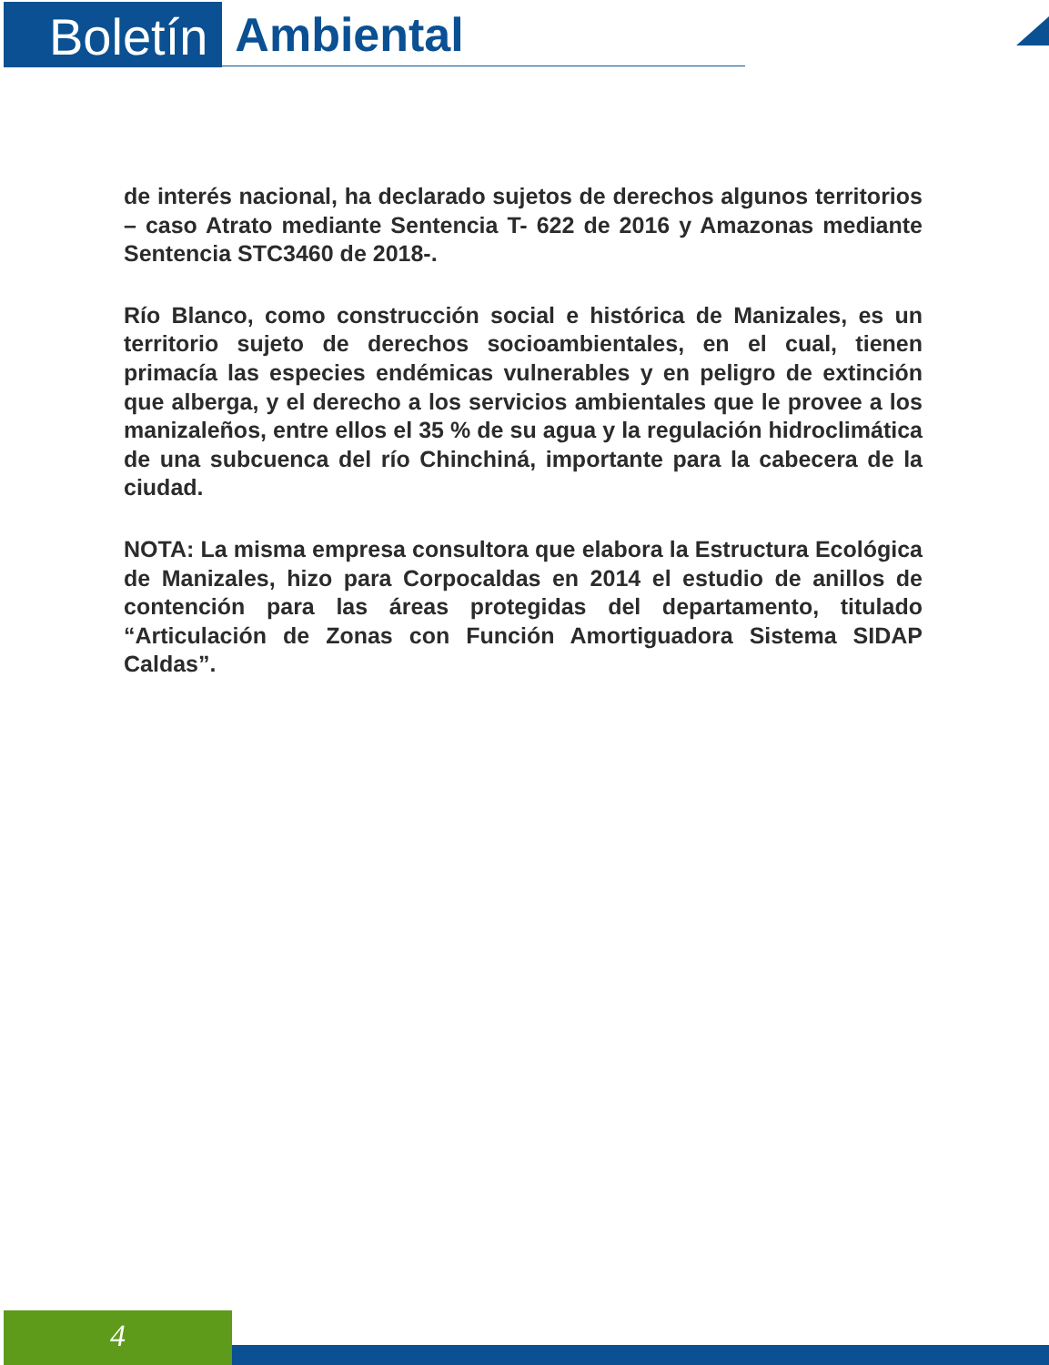Boletín
Ambiental
de interés nacional, ha declarado sujetos de derechos algunos territorios – caso Atrato mediante Sentencia T- 622 de 2016 y Amazonas mediante Sentencia STC3460 de 2018-.
Río Blanco, como construcción social e histórica de Manizales, es un territorio sujeto de derechos socioambientales, en el cual, tienen primacía las especies endémicas vulnerables y en peligro de extinción que alberga, y el derecho a los servicios ambientales que le provee a los manizaleños, entre ellos el 35 % de su agua y la regulación hidroclimática de una subcuenca del río Chinchiná, importante para la cabecera de la ciudad.
NOTA: La misma empresa consultora que elabora la Estructura Ecológica de Manizales, hizo para Corpocaldas en 2014 el estudio de anillos de contención para las áreas protegidas del departamento, titulado “Articulación de Zonas con Función Amortiguadora Sistema SIDAP Caldas”.
4